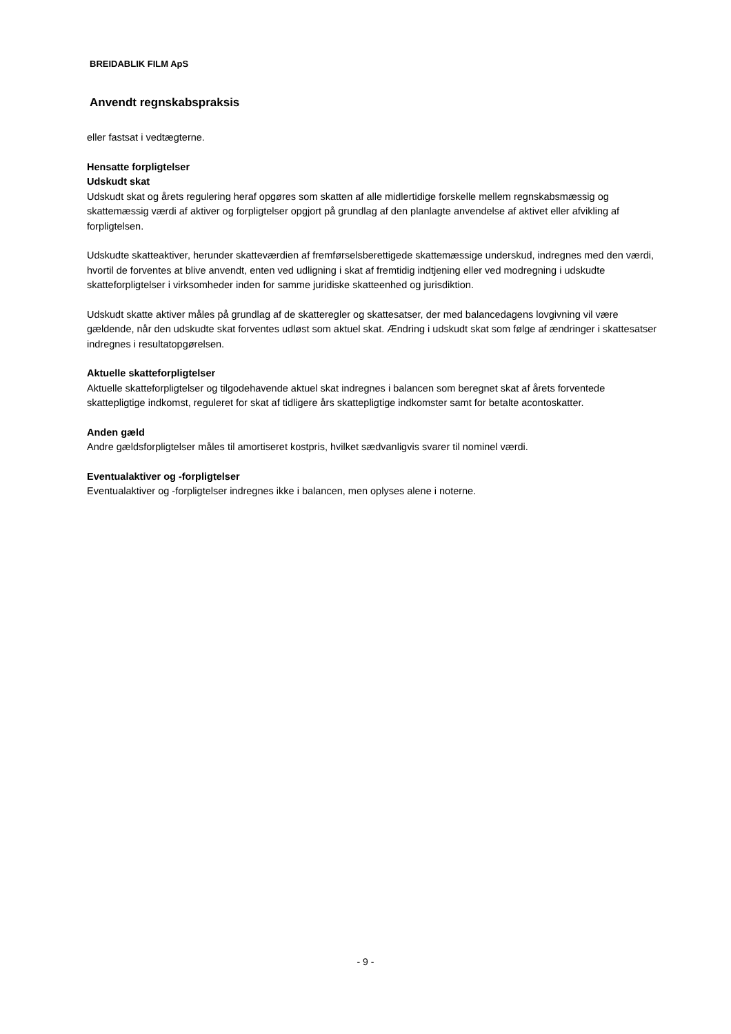BREIDABLIK FILM ApS
Anvendt regnskabspraksis
eller fastsat i vedtægterne.
Hensatte forpligtelser
Udskudt skat
Udskudt skat og årets regulering heraf opgøres som skatten af alle midlertidige forskelle mellem regnskabsmæssig og skattemæssig værdi af aktiver og forpligtelser opgjort på grundlag af den planlagte anvendelse af aktivet eller afvikling af forpligtelsen.
Udskudte skatteaktiver, herunder skatteværdien af fremførselsberettigede skattemæssige underskud, indregnes med den værdi, hvortil de forventes at blive anvendt, enten ved udligning i skat af fremtidig indtjening eller ved modregning i udskudte skatteforpligtelser i virksomheder inden for samme juridiske skatteenhed og jurisdiktion.
Udskudt skatte aktiver måles på grundlag af de skatteregler og skattesatser, der med balancedagens lovgivning vil være gældende, når den udskudte skat forventes udløst som aktuel skat. Ændring i udskudt skat som følge af ændringer i skattesatser indregnes i resultatopgørelsen.
Aktuelle skatteforpligtelser
Aktuelle skatteforpligtelser og tilgodehavende aktuel skat indregnes i balancen som beregnet skat af årets forventede skattepligtige indkomst, reguleret for skat af tidligere års skattepligtige indkomster samt for betalte acontoskatter.
Anden gæld
Andre gældsforpligtelser måles til amortiseret kostpris, hvilket sædvanligvis svarer til nominel værdi.
Eventualaktiver og -forpligtelser
Eventualaktiver og -forpligtelser indregnes ikke i balancen, men oplyses alene i noterne.
- 9 -